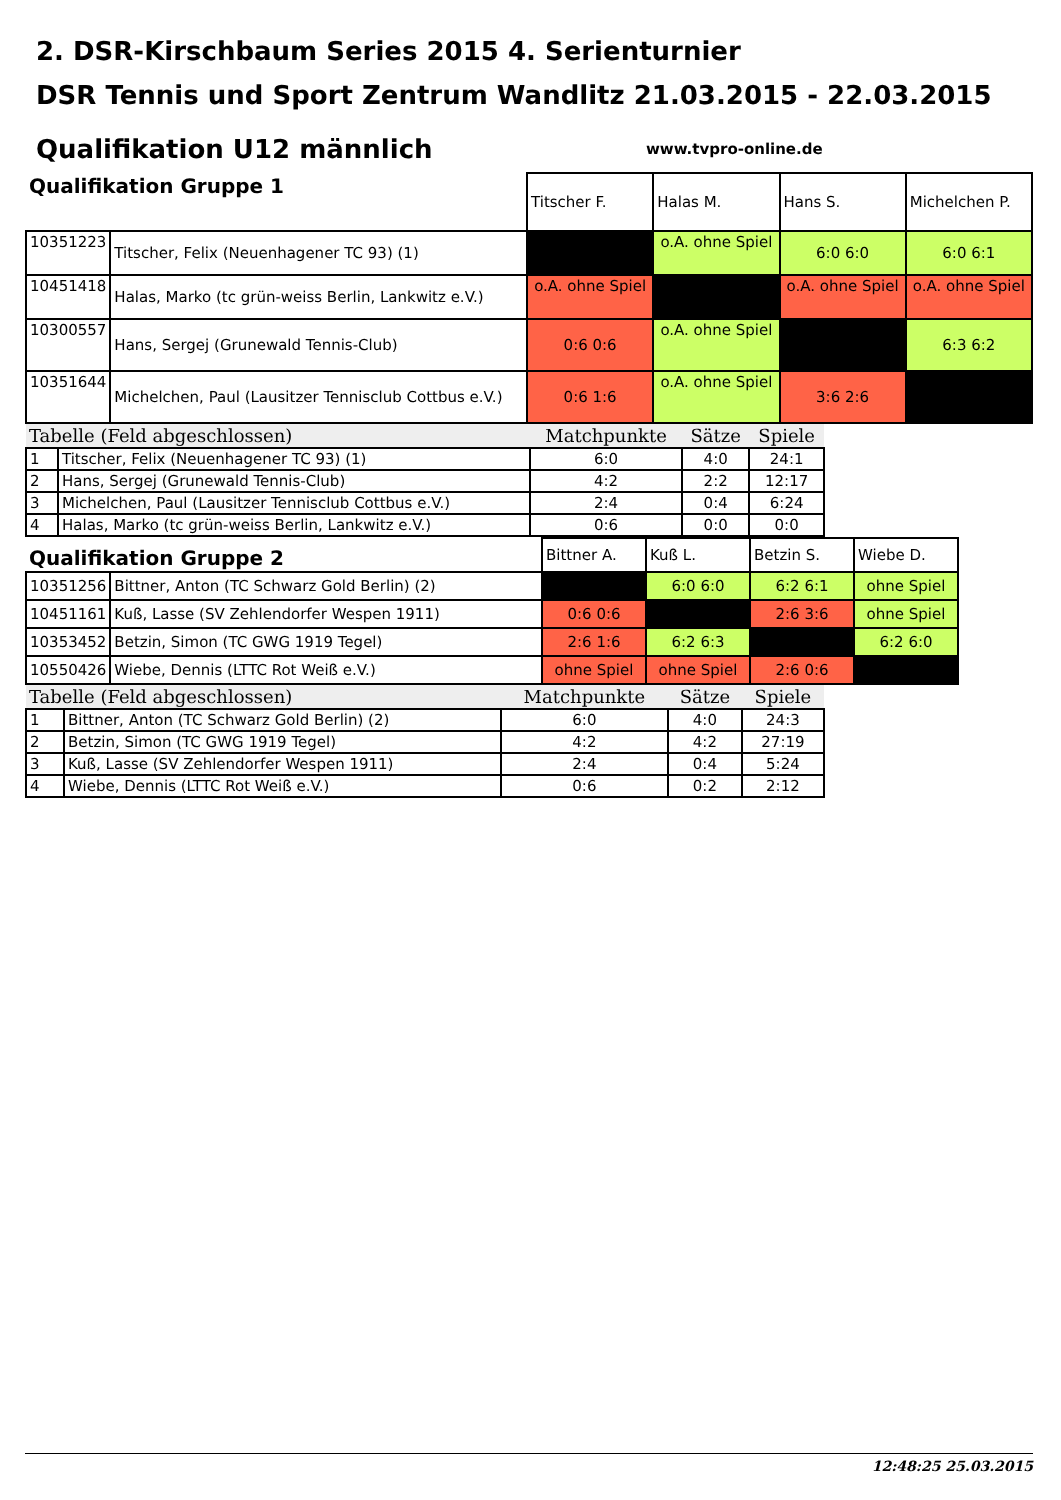2. DSR-Kirschbaum Series 2015 4. Serienturnier
DSR Tennis und Sport Zentrum Wandlitz 21.03.2015 - 22.03.2015
Qualifikation U12 männlich
www.tvpro-online.de
| Qualifikation Gruppe 1 | | Titscher F. | Halas M. | Hans S. | Michelchen P. |
| 10351223 | Titscher, Felix (Neuenhagener TC 93) (1) | | o.A. ohne Spiel | 6:0 6:0 | 6:0 6:1 |
| 10451418 | Halas, Marko (tc grün-weiss Berlin, Lankwitz e.V.) | o.A. ohne Spiel | | o.A. ohne Spiel | o.A. ohne Spiel |
| 10300557 | Hans, Sergej (Grunewald Tennis-Club) | 0:6 0:6 | o.A. ohne Spiel | | 6:3 6:2 |
| 10351644 | Michelchen, Paul (Lausitzer Tennisclub Cottbus e.V.) | 0:6 1:6 | o.A. ohne Spiel | 3:6 2:6 | |
| Tabelle (Feld abgeschlossen) | | Matchpunkte | Sätze | Spiele |
| --- | --- | --- | --- | --- |
| 1 | Titscher, Felix (Neuenhagener TC 93) (1) | 6:0 | 4:0 | 24:1 |
| 2 | Hans, Sergej (Grunewald Tennis-Club) | 4:2 | 2:2 | 12:17 |
| 3 | Michelchen, Paul (Lausitzer Tennisclub Cottbus e.V.) | 2:4 | 0:4 | 6:24 |
| 4 | Halas, Marko (tc grün-weiss Berlin, Lankwitz e.V.) | 0:6 | 0:0 | 0:0 |
| Qualifikation Gruppe 2 | | Bittner A. | Kuß L. | Betzin S. | Wiebe D. |
| 10351256 | Bittner, Anton (TC Schwarz Gold Berlin) (2) | | 6:0 6:0 | 6:2 6:1 | ohne Spiel |
| 10451161 | Kuß, Lasse (SV Zehlendorfer Wespen 1911) | 0:6 0:6 | | 2:6 3:6 | ohne Spiel |
| 10353452 | Betzin, Simon (TC GWG 1919 Tegel) | 2:6 1:6 | 6:2 6:3 | | 6:2 6:0 |
| 10550426 | Wiebe, Dennis (LTTC Rot Weiß e.V.) | ohne Spiel | ohne Spiel | 2:6 0:6 | |
| Tabelle (Feld abgeschlossen) | | Matchpunkte | Sätze | Spiele |
| --- | --- | --- | --- | --- |
| 1 | Bittner, Anton (TC Schwarz Gold Berlin) (2) | 6:0 | 4:0 | 24:3 |
| 2 | Betzin, Simon (TC GWG 1919 Tegel) | 4:2 | 4:2 | 27:19 |
| 3 | Kuß, Lasse (SV Zehlendorfer Wespen 1911) | 2:4 | 0:4 | 5:24 |
| 4 | Wiebe, Dennis (LTTC Rot Weiß e.V.) | 0:6 | 0:2 | 2:12 |
12:48:25 25.03.2015